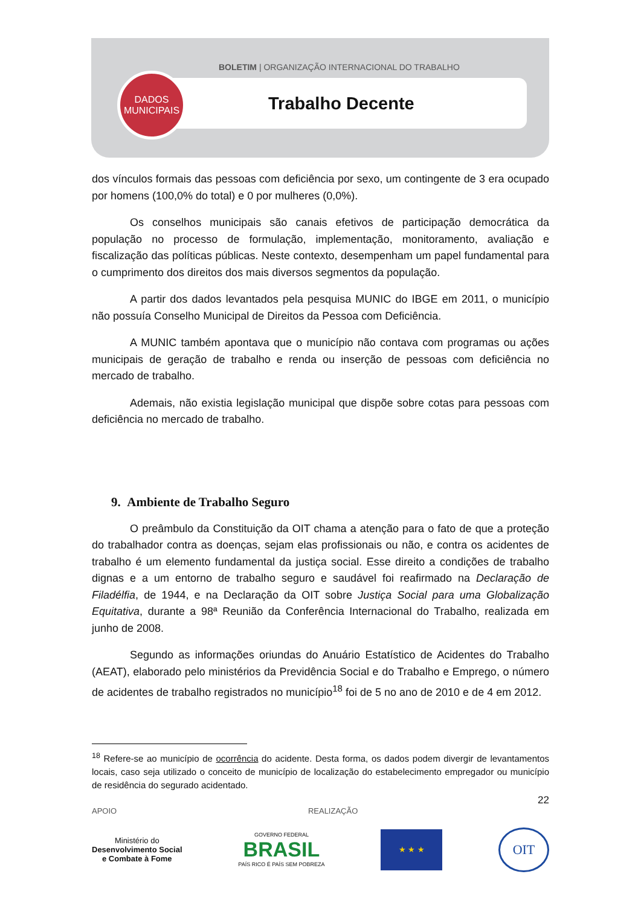BOLETIM | ORGANIZAÇÃO INTERNACIONAL DO TRABALHO
DADOS
MUNICIPAIS
Trabalho Decente
dos vínculos formais das pessoas com deficiência por sexo, um contingente de 3 era ocupado por homens (100,0% do total) e 0 por mulheres (0,0%).
Os conselhos municipais são canais efetivos de participação democrática da população no processo de formulação, implementação, monitoramento, avaliação e fiscalização das políticas públicas. Neste contexto, desempenham um papel fundamental para o cumprimento dos direitos dos mais diversos segmentos da população.
A partir dos dados levantados pela pesquisa MUNIC do IBGE em 2011, o município não possuía Conselho Municipal de Direitos da Pessoa com Deficiência.
A MUNIC também apontava que o município não contava com programas ou ações municipais de geração de trabalho e renda ou inserção de pessoas com deficiência no mercado de trabalho.
Ademais, não existia legislação municipal que dispõe sobre cotas para pessoas com deficiência no mercado de trabalho.
9. Ambiente de Trabalho Seguro
O preâmbulo da Constituição da OIT chama a atenção para o fato de que a proteção do trabalhador contra as doenças, sejam elas profissionais ou não, e contra os acidentes de trabalho é um elemento fundamental da justiça social. Esse direito a condições de trabalho dignas e a um entorno de trabalho seguro e saudável foi reafirmado na Declaração de Filadélfia, de 1944, e na Declaração da OIT sobre Justiça Social para uma Globalização Equitativa, durante a 98ª Reunião da Conferência Internacional do Trabalho, realizada em junho de 2008.
Segundo as informações oriundas do Anuário Estatístico de Acidentes do Trabalho (AEAT), elaborado pelo ministérios da Previdência Social e do Trabalho e Emprego, o número de acidentes de trabalho registrados no município<sup>18</sup> foi de 5 no ano de 2010 e de 4 em 2012.
<sup>18</sup> Refere-se ao município de ocorrência do acidente. Desta forma, os dados podem divergir de levantamentos locais, caso seja utilizado o conceito de município de localização do estabelecimento empregador ou município de residência do segurado acidentado.
22
APOIO REALIZAÇÃO
Ministério do
Desenvolvimento Social
e Combate à Fome
GOVERNO FEDERAL
BRASIL
PAÍS RICO É PAÍS SEM POBREZA
★ ★ ★
OIT